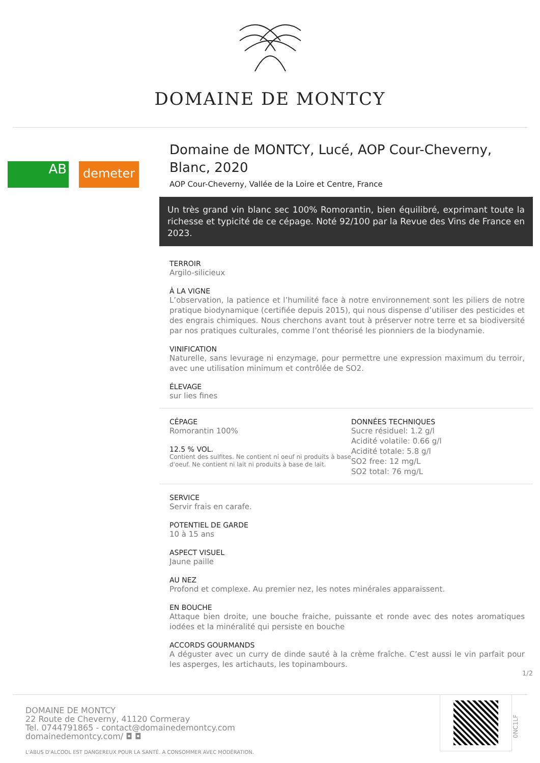DOMAINE DE MONTCY
AB
demeter
Domaine de MONTCY, Lucé, AOP Cour-Cheverny, Blanc, 2020
AOP Cour-Cheverny, Vallée de la Loire et Centre, France
Un très grand vin blanc sec 100% Romorantin, bien équilibré, exprimant toute la richesse et typicité de ce cépage. Noté 92/100 par la Revue des Vins de France en 2023.
TERROIR
Argilo-silicieux
À LA VIGNE
L’observation, la patience et l’humilité face à notre environnement sont les piliers de notre pratique biodynamique (certifiée depuis 2015), qui nous dispense d’utiliser des pesticides et des engrais chimiques. Nous cherchons avant tout à préserver notre terre et sa biodiversité par nos pratiques culturales, comme l’ont théorisé les pionniers de la biodynamie.
VINIFICATION
Naturelle, sans levurage ni enzymage, pour permettre une expression maximum du terroir, avec une utilisation minimum et contrôlée de SO2.
ÉLEVAGE
sur lies fines
CÉPAGE
Romorantin 100%
12.5 % VOL.
Contient des sulfites. Ne contient ni oeuf ni produits à base d'oeuf. Ne contient ni lait ni produits à base de lait.
DONNÉES TECHNIQUES
Sucre résiduel: 1.2 g/l
Acidité volatile: 0.66 g/l
Acidité totale: 5.8 g/l
SO2 free: 12 mg/L
SO2 total: 76 mg/L
SERVICE
Servir frais en carafe.
POTENTIEL DE GARDE
10 à 15 ans
ASPECT VISUEL
Jaune paille
AU NEZ
Profond et complexe. Au premier nez, les notes minérales apparaissent.
EN BOUCHE
Attaque bien droite, une bouche fraiche, puissante et ronde avec des notes aromatiques iodées et la minéralité qui persiste en bouche
ACCORDS GOURMANDS
A déguster avec un curry de dinde sauté à la crème fraîche. C’est aussi le vin parfait pour les asperges, les artichauts, les topinambours.
1/2
DOMAINE DE MONTCY
22 Route de Cheverny, 41120 Cormeray
Tel. 0744791865 - contact@domainedemontcy.com
domainedemontcy.com/ ◘ ◘
L'ABUS D'ALCOOL EST DANGEREUX POUR LA SANTÉ. A CONSOMMER AVEC MODÉRATION.
0NC1LF